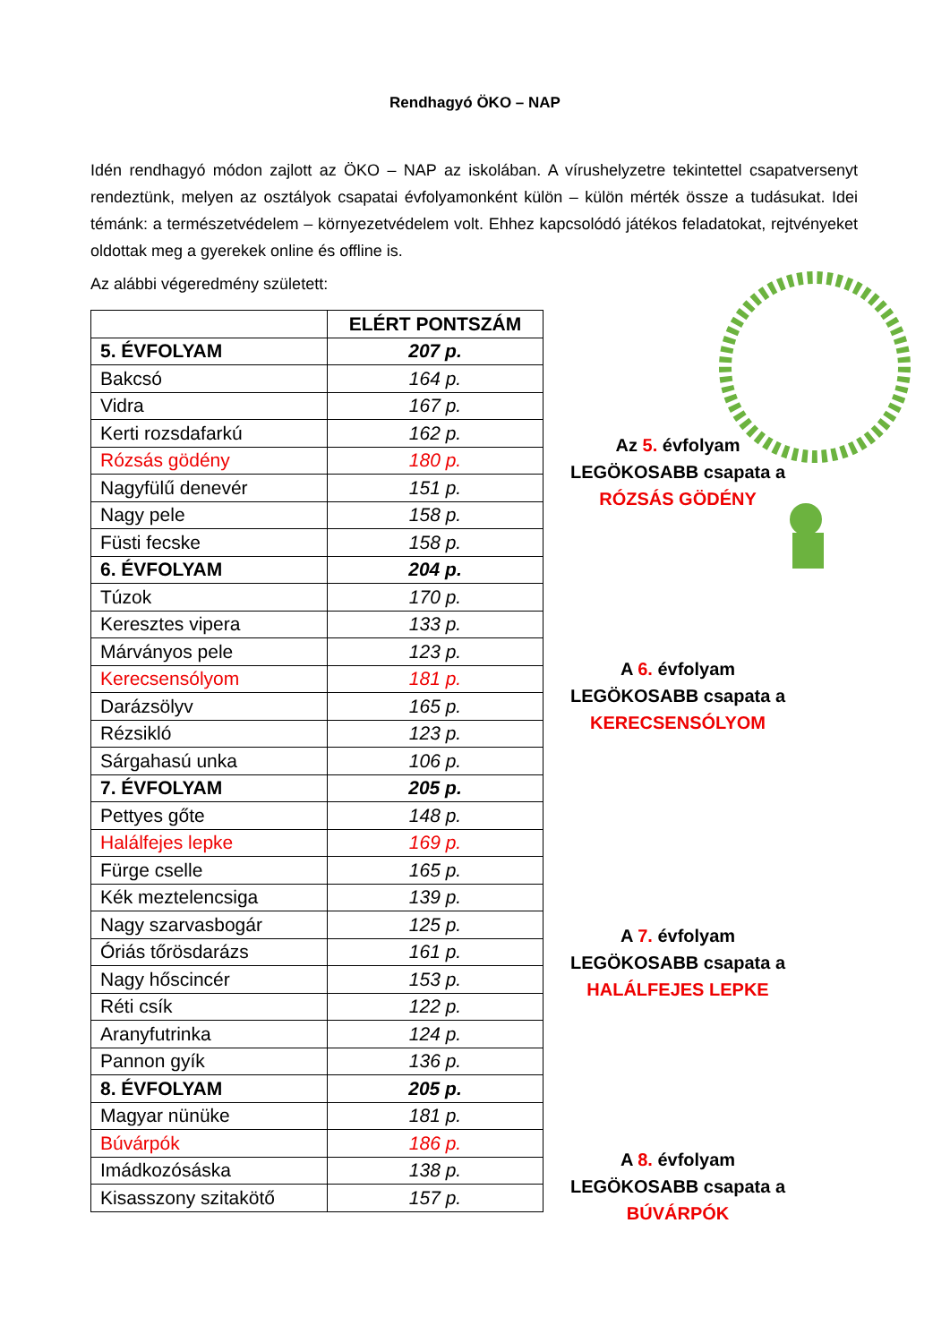Rendhagyó ÖKO – NAP
Idén rendhagyó módon zajlott az ÖKO – NAP az iskolában. A vírushelyzetre tekintettel csapatversenyt rendeztünk, melyen az osztályok csapatai évfolyamonként külön – külön mérték össze a tudásukat. Idei témánk: a természetvédelem – környezetvédelem volt. Ehhez kapcsolódó játékos feladatokat, rejtvényeket oldottak meg a gyerekek online és offline is.
Az alábbi végeredmény született:
| | ELÉRT PONTSZÁM |
| 5. ÉVFOLYAM | 207 p. |
| Bakcsó | 164 p. |
| Vidra | 167 p. |
| Kerti rozsdafarkú | 162 p. |
| Rózsás gödény | 180 p. |
| Nagyfülű denevér | 151 p. |
| Nagy pele | 158 p. |
| Füsti fecske | 158 p. |
| 6. ÉVFOLYAM | 204 p. |
| Túzok | 170 p. |
| Keresztes vipera | 133 p. |
| Márványos pele | 123 p. |
| Kerecsensólyom | 181 p. |
| Darázsölyv | 165 p. |
| Rézsikló | 123 p. |
| Sárgahasú unka | 106 p. |
| 7. ÉVFOLYAM | 205 p. |
| Pettyes gőte | 148 p. |
| Halálfejes lepke | 169 p. |
| Fürge cselle | 165 p. |
| Kék meztelencsiga | 139 p. |
| Nagy szarvasbogár | 125 p. |
| Óriás tőrösdarázs | 161 p. |
| Nagy hőscincér | 153 p. |
| Réti csík | 122 p. |
| Aranyfutrinka | 124 p. |
| Pannon gyík | 136 p. |
| 8. ÉVFOLYAM | 205 p. |
| Magyar nünüke | 181 p. |
| Búvárpók | 186 p. |
| Imádkozósáska | 138 p. |
| Kisasszony szitakötő | 157 p. |
Az 5. évfolyam
LEGÖKOSABB csapata a
RÓZSÁS GÖDÉNY
A 6. évfolyam
LEGÖKOSABB csapata a
KERECSENSÓLYOM
A 7. évfolyam
LEGÖKOSABB csapata a
HALÁLFEJES LEPKE
A 8. évfolyam
LEGÖKOSABB csapata a
BÚVÁRPÓK